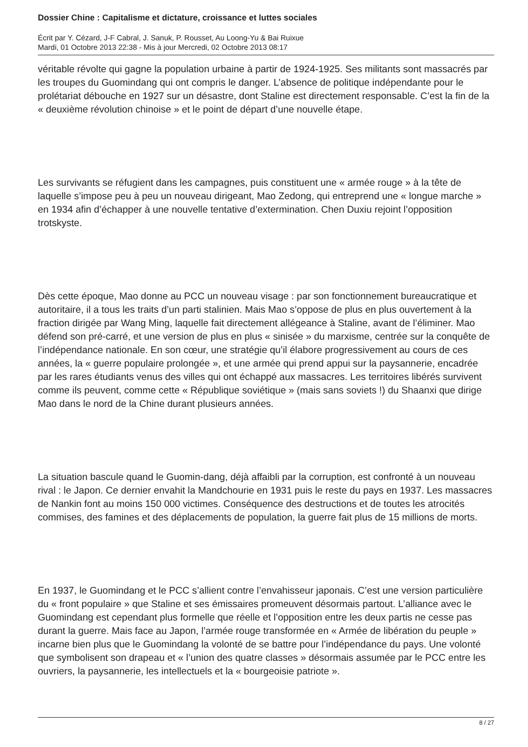Dossier Chine : Capitalisme et dictature, croissance et luttes sociales
Écrit par Y. Cézard, J-F Cabral, J. Sanuk, P. Rousset, Au Loong-Yu & Bai Ruixue
Mardi, 01 Octobre 2013 22:38 - Mis à jour Mercredi, 02 Octobre 2013 08:17
véritable révolte qui gagne la population urbaine à partir de 1924-1925. Ses militants sont massacrés par les troupes du Guomindang qui ont compris le danger. L’absence de politique indépendante pour le prolétariat débouche en 1927 sur un désastre, dont Staline est directement responsable. C’est la fin de la « deuxième révolution chinoise » et le point de départ d’une nouvelle étape.
Les survivants se réfugient dans les campagnes, puis constituent une « armée rouge » à la tête de laquelle s’impose peu à peu un nouveau dirigeant, Mao Zedong, qui entreprend une « longue marche » en 1934 afin d’échapper à une nouvelle tentative d’extermination. Chen Duxiu rejoint l’opposition trotskyste.
Dès cette époque, Mao donne au PCC un nouveau visage : par son fonctionnement bureaucratique et autoritaire, il a tous les traits d’un parti stalinien. Mais Mao s’oppose de plus en plus ouvertement à la fraction dirigée par Wang Ming, laquelle fait directement allégeance à Staline, avant de l’éliminer. Mao défend son pré-carré, et une version de plus en plus « sinisée » du marxisme, centrée sur la conquête de l’indépendance nationale. En son cœur, une stratégie qu’il élabore progressivement au cours de ces années, la « guerre populaire prolongée », et une armée qui prend appui sur la paysannerie, encadrée par les rares étudiants venus des villes qui ont échappé aux massacres. Les territoires libérés survivent comme ils peuvent, comme cette « République soviétique » (mais sans soviets !) du Shaanxi que dirige Mao dans le nord de la Chine durant plusieurs années.
La situation bascule quand le Guomin-dang, déjà affaibli par la corruption, est confronté à un nouveau rival : le Japon. Ce dernier envahit la Mandchourie en 1931 puis le reste du pays en 1937. Les massacres de Nankin font au moins 150 000 victimes. Conséquence des destructions et de toutes les atrocités commises, des famines et des déplacements de population, la guerre fait plus de 15 millions de morts.
En 1937, le Guomindang et le PCC s’allient contre l’envahisseur japonais. C’est une version particulière du « front populaire » que Staline et ses émissaires promeuvent désormais partout. L’alliance avec le Guomindang est cependant plus formelle que réelle et l’opposition entre les deux partis ne cesse pas durant la guerre. Mais face au Japon, l’armée rouge transformée en « Armée de libération du peuple » incarne bien plus que le Guomindang la volonté de se battre pour l’indépendance du pays. Une volonté que symbolisent son drapeau et « l’union des quatre classes » désormais assumée par le PCC entre les ouvriers, la paysannerie, les intellectuels et la « bourgeoisie patriote ».
8 / 27